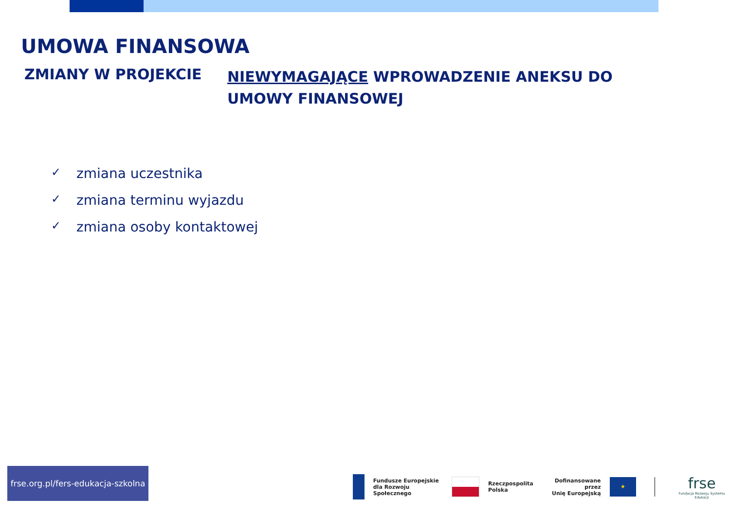UMOWA FINANSOWA
ZMIANY W PROJEKCIE
NIEWYMAGAJĄCE WPROWADZENIE ANEKSU DO UMOWY FINANSOWEJ
✓ zmiana uczestnika
✓ zmiana terminu wyjazdu
✓ zmiana osoby kontaktowej
frse.org.pl/fers-edukacja-szkolna
Fundusze Europejskie
dla Rozwoju Społecznego
Rzeczpospolita
Polska
Dofinansowane przez
Unię Europejską
★
frse
Fundacja Rozwoju Systemu Edukacji